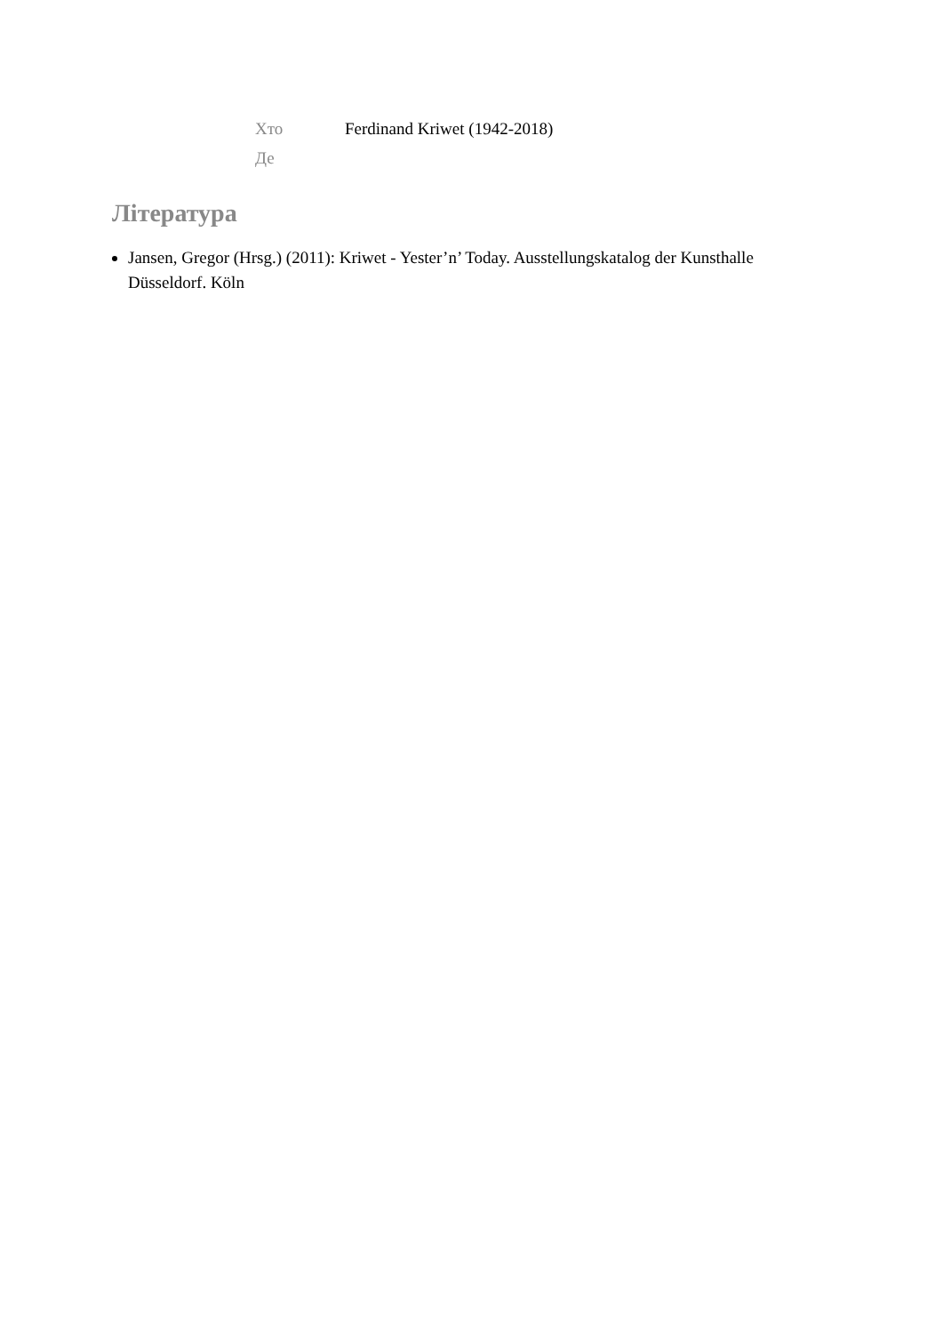Хто Ferdinand Kriwet (1942-2018)
Де
Література
Jansen, Gregor (Hrsg.) (2011): Kriwet - Yester’n’ Today. Ausstellungskatalog der Kunsthalle Düsseldorf. Köln